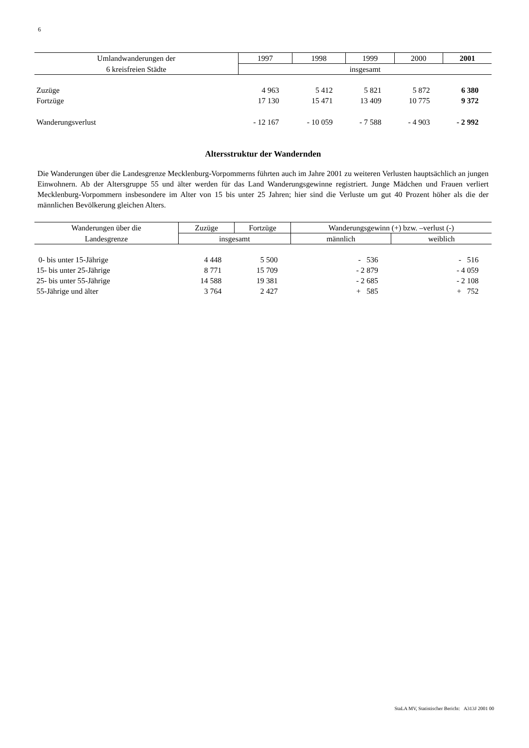6
| Umlandwanderungen der | 1997 | 1998 | 1999 | 2000 | 2001 |
| --- | --- | --- | --- | --- | --- |
| 6 kreisfreien Städte | insgesamt | | | | |
| Zuzüge | 4 963 | 5 412 | 5 821 | 5 872 | 6 380 |
| Fortzüge | 17 130 | 15 471 | 13 409 | 10 775 | 9 372 |
| Wanderungsverlust | - 12 167 | - 10 059 | - 7 588 | - 4 903 | - 2 992 |
Altersstruktur der Wandernden
Die Wanderungen über die Landesgrenze Mecklenburg-Vorpommerns führten auch im Jahre 2001 zu weiteren Verlusten hauptsächlich an jungen Einwohnern. Ab der Altersgruppe 55 und älter werden für das Land Wanderungsgewinne registriert. Junge Mädchen und Frauen verliert Mecklenburg-Vorpommern insbesondere im Alter von 15 bis unter 25 Jahren; hier sind die Verluste um gut 40 Prozent höher als die der männlichen Bevölkerung gleichen Alters.
| Wanderungen über die | Zuzüge | Fortzüge | Wanderungsgewinn (+) bzw. –verlust (-) | |
| --- | --- | --- | --- | --- |
| Landesgrenze | insgesamt | | männlich | weiblich |
| 0- bis unter 15-Jährige | 4 448 | 5 500 | - 536 | - 516 |
| 15- bis unter 25-Jährige | 8 771 | 15 709 | - 2 879 | - 4 059 |
| 25- bis unter 55-Jährige | 14 588 | 19 381 | - 2 685 | - 2 108 |
| 55-Jährige und älter | 3 764 | 2 427 | + 585 | + 752 |
StaLA MV, Statistischer Bericht: A313J 2001 00